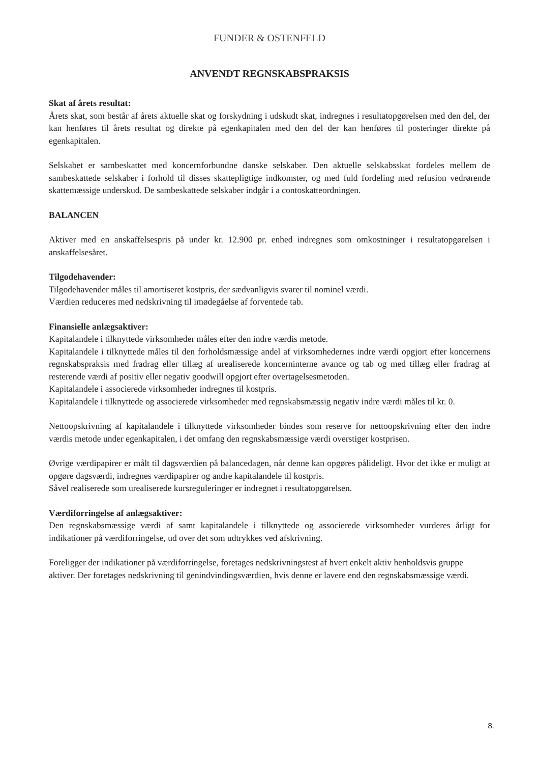FUNDER & OSTENFELD
ANVENDT REGNSKABSPRAKSIS
Skat af årets resultat:
Årets skat, som består af årets aktuelle skat og forskydning i udskudt skat, indregnes i resultatopgørelsen med den del, der kan henføres til årets resultat og direkte på egenkapitalen med den del der kan henføres til posteringer direkte på egenkapitalen.
Selskabet er sambeskattet med koncernforbundne danske selskaber. Den aktuelle selskabsskat fordeles mellem de sambeskattede selskaber i forhold til disses skattepligtige indkomster, og med fuld fordeling med refusion vedrørende skattemæssige underskud. De sambeskattede selskaber indgår i a contoskatteordningen.
BALANCEN
Aktiver med en anskaffelsespris på under kr. 12.900 pr. enhed indregnes som omkostninger i resultatopgørelsen i anskaffelsesåret.
Tilgodehavender:
Tilgodehavender måles til amortiseret kostpris, der sædvanligvis svarer til nominel værdi.
Værdien reduceres med nedskrivning til imødegåelse af forventede tab.
Finansielle anlægsaktiver:
Kapitalandele i tilknyttede virksomheder måles efter den indre værdis metode.
Kapitalandele i tilknyttede måles til den forholdsmæssige andel af virksomhedernes indre værdi opgjort efter koncernens regnskabspraksis med fradrag eller tillæg af urealiserede koncerninterne avance og tab og med tillæg eller fradrag af resterende værdi af positiv eller negativ goodwill opgjort efter overtagelsesmetoden.
Kapitalandele i associerede virksomheder indregnes til kostpris.
Kapitalandele i tilknyttede og associerede virksomheder med regnskabsmæssig negativ indre værdi måles til kr. 0.
Nettoopskrivning af kapitalandele i tilknyttede virksomheder bindes som reserve for nettoopskrivning efter den indre værdis metode under egenkapitalen, i det omfang den regnskabsmæssige værdi overstiger kostprisen.
Øvrige værdipapirer er målt til dagsværdien på balancedagen, når denne kan opgøres pålideligt. Hvor det ikke er muligt at opgøre dagsværdi, indregnes værdipapirer og andre kapitalandele til kostpris.
Såvel realiserede som urealiserede kursreguleringer er indregnet i resultatopgørelsen.
Værdiforringelse af anlægsaktiver:
Den regnskabsmæssige værdi af samt kapitalandele i tilknyttede og associerede virksomheder vurderes årligt for indikationer på værdiforringelse, ud over det som udtrykkes ved afskrivning.
Foreligger der indikationer på værdiforringelse, foretages nedskrivningstest af hvert enkelt aktiv henholdsvis gruppe aktiver. Der foretages nedskrivning til genindvindingsværdien, hvis denne er lavere end den regnskabsmæssige værdi.
8.